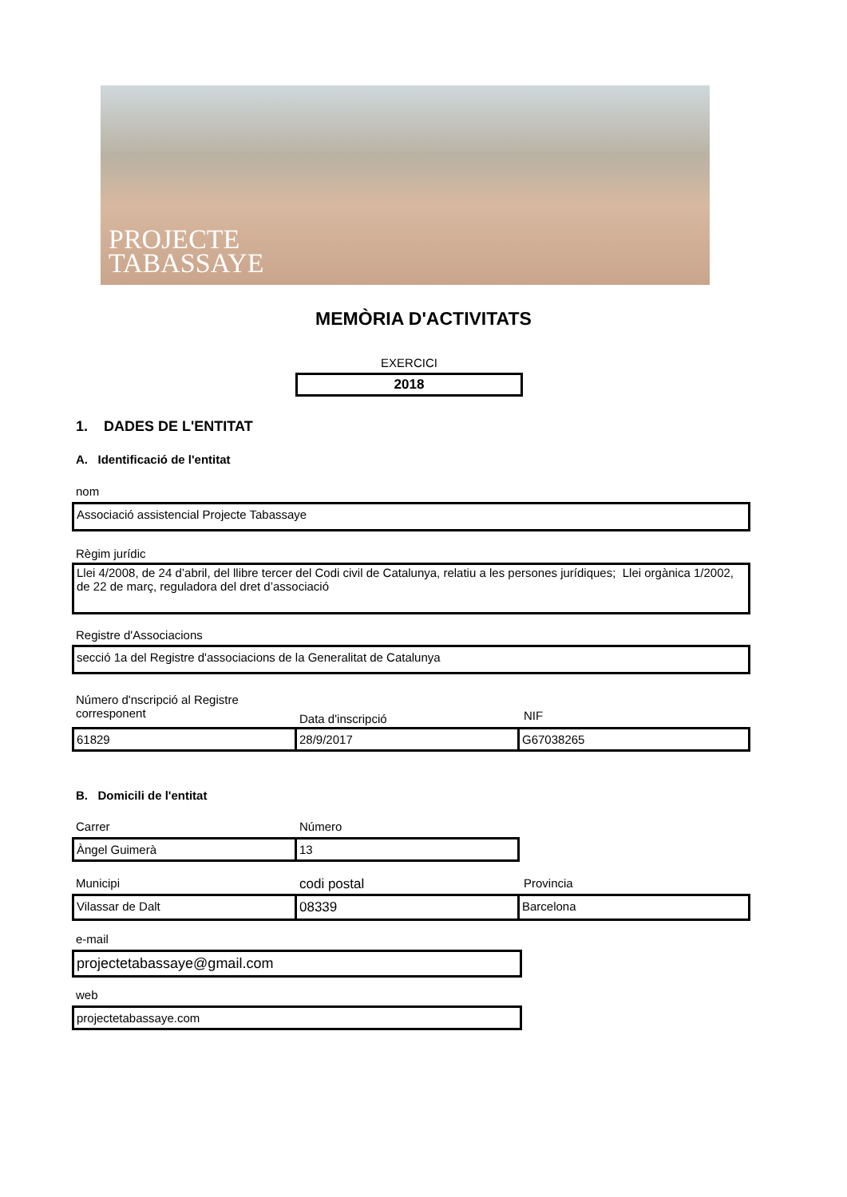PROJECTE
TABASSAYE
MEMÒRIA D'ACTIVITATS
EXERCICI
2018
1. DADES DE L'ENTITAT
A. Identificació de l'entitat
nom
Associació assistencial Projecte Tabassaye
Règim jurídic
Llei 4/2008, de 24 d’abril, del llibre tercer del Codi civil de Catalunya, relatiu a les persones jurídiques; Llei orgànica 1/2002, de 22 de març, reguladora del dret d’associació
Registre d'Associacions
secció 1a del Registre d'associacions de la Generalitat de Catalunya
Número d'nscripció al Registre
corresponent
Data d'inscripció NIF
61829 28/9/2017 G67038265
B. Domicili de l'entitat
Carrer Número
Àngel Guimerà 13
Municipi codi postal Provincia
Vilassar de Dalt 08339 Barcelona
e-mail
projectetabassaye@gmail.com
web
projectetabassaye.com